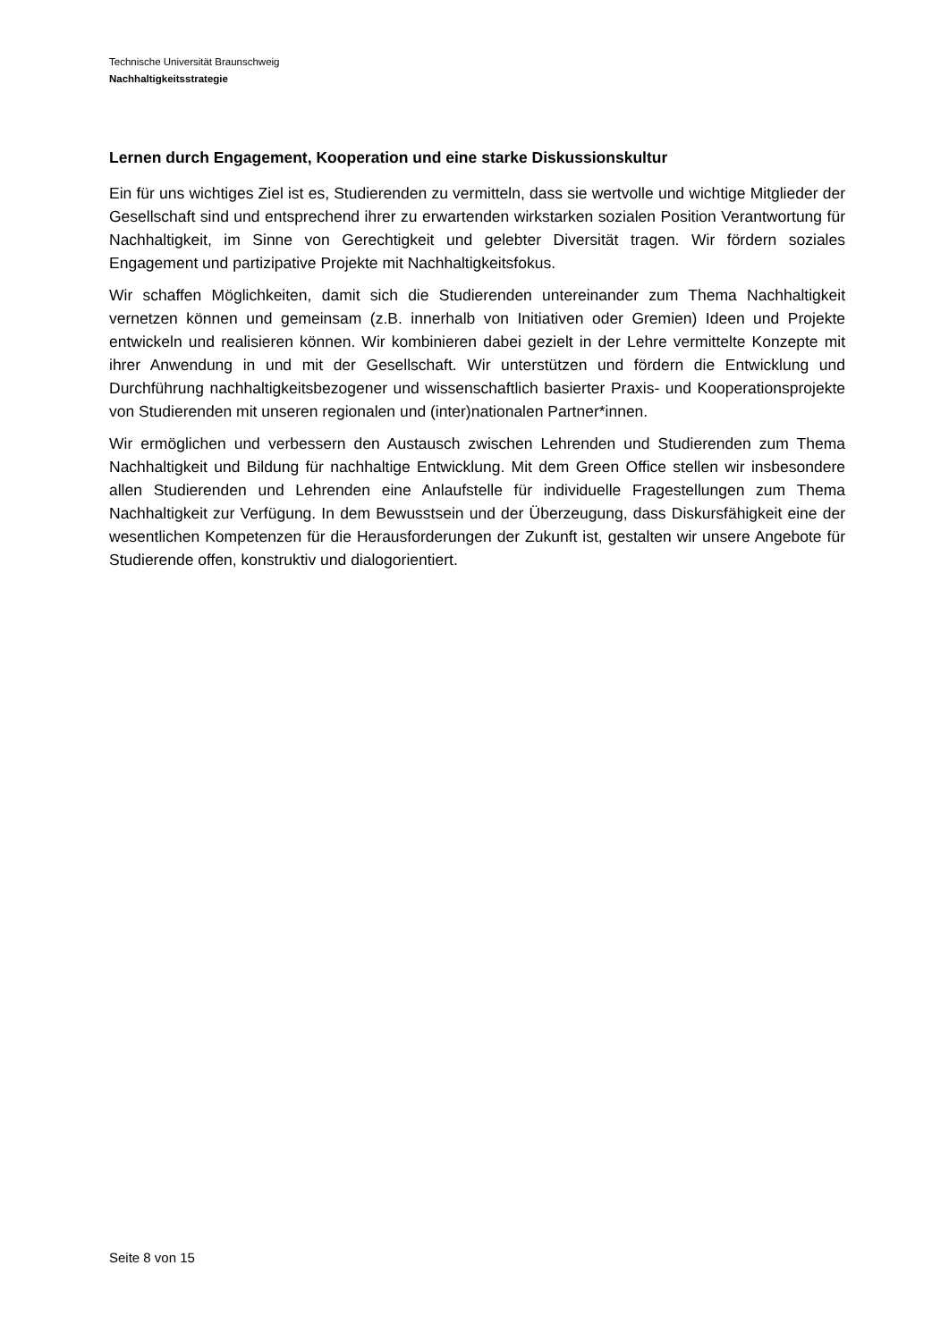Technische Universität Braunschweig
Nachhaltigkeitsstrategie
Lernen durch Engagement, Kooperation und eine starke Diskussionskultur
Ein für uns wichtiges Ziel ist es, Studierenden zu vermitteln, dass sie wertvolle und wichtige Mitglieder der Gesellschaft sind und entsprechend ihrer zu erwartenden wirkstarken sozialen Position Verantwortung für Nachhaltigkeit, im Sinne von Gerechtigkeit und gelebter Diversität tragen. Wir fördern soziales Engagement und partizipative Projekte mit Nachhaltigkeitsfokus.
Wir schaffen Möglichkeiten, damit sich die Studierenden untereinander zum Thema Nachhaltigkeit vernetzen können und gemeinsam (z.B. innerhalb von Initiativen oder Gremien) Ideen und Projekte entwickeln und realisieren können. Wir kombinieren dabei gezielt in der Lehre vermittelte Konzepte mit ihrer Anwendung in und mit der Gesellschaft. Wir unterstützen und fördern die Entwicklung und Durchführung nachhaltigkeitsbezogener und wissenschaftlich basierter Praxis- und Kooperationsprojekte von Studierenden mit unseren regionalen und (inter)nationalen Partner*innen.
Wir ermöglichen und verbessern den Austausch zwischen Lehrenden und Studierenden zum Thema Nachhaltigkeit und Bildung für nachhaltige Entwicklung. Mit dem Green Office stellen wir insbesondere allen Studierenden und Lehrenden eine Anlaufstelle für individuelle Fragestellungen zum Thema Nachhaltigkeit zur Verfügung. In dem Bewusstsein und der Überzeugung, dass Diskursfähigkeit eine der wesentlichen Kompetenzen für die Herausforderungen der Zukunft ist, gestalten wir unsere Angebote für Studierende offen, konstruktiv und dialogorientiert.
Seite 8 von 15